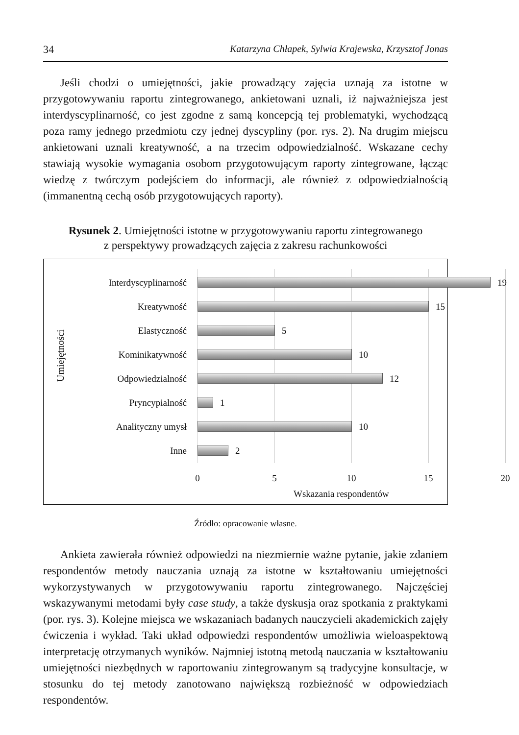34 Katarzyna Chłapek, Sylwia Krajewska, Krzysztof Jonas
Jeśli chodzi o umiejętności, jakie prowadzący zajęcia uznają za istotne w przygotowywaniu raportu zintegrowanego, ankietowani uznali, iż najważniejsza jest interdyscyplinarność, co jest zgodne z samą koncepcją tej problematyki, wychodzącą poza ramy jednego przedmiotu czy jednej dyscypliny (por. rys. 2). Na drugim miejscu ankietowani uznali kreatywność, a na trzecim odpowiedzialność. Wskazane cechy stawiają wysokie wymagania osobom przygotowującym raporty zintegrowane, łącząc wiedzę z twórczym podejściem do informacji, ale również z odpowiedzialnością (immanentną cechą osób przygotowujących raporty).
Rysunek 2. Umiejętności istotne w przygotowywaniu raportu zintegrowanego
z perspektywy prowadzących zajęcia z zakresu rachunkowości
Umiejętności
Interdyscyplinarność 19
Kreatywność 15
Elastyczność 5
Kominikatywność 10
Odpowiedzialność 12
Pryncypialność 1
Analityczny umysł 10
Inne 2
0 5 10 15 20
Wskazania respondentów
Źródło: opracowanie własne.
Ankieta zawierała również odpowiedzi na niezmiernie ważne pytanie, jakie zdaniem respondentów metody nauczania uznają za istotne w kształtowaniu umiejętności wykorzystywanych w przygotowywaniu raportu zintegrowanego. Najczęściej wskazywanymi metodami były case study, a także dyskusja oraz spotkania z praktykami (por. rys. 3). Kolejne miejsca we wskazaniach badanych nauczycieli akademickich zajęły ćwiczenia i wykład. Taki układ odpowiedzi respondentów umożliwia wieloaspektową interpretację otrzymanych wyników. Najmniej istotną metodą nauczania w kształtowaniu umiejętności niezbędnych w raportowaniu zintegrowanym są tradycyjne konsultacje, w stosunku do tej metody zanotowano największą rozbieżność w odpowiedziach respondentów.